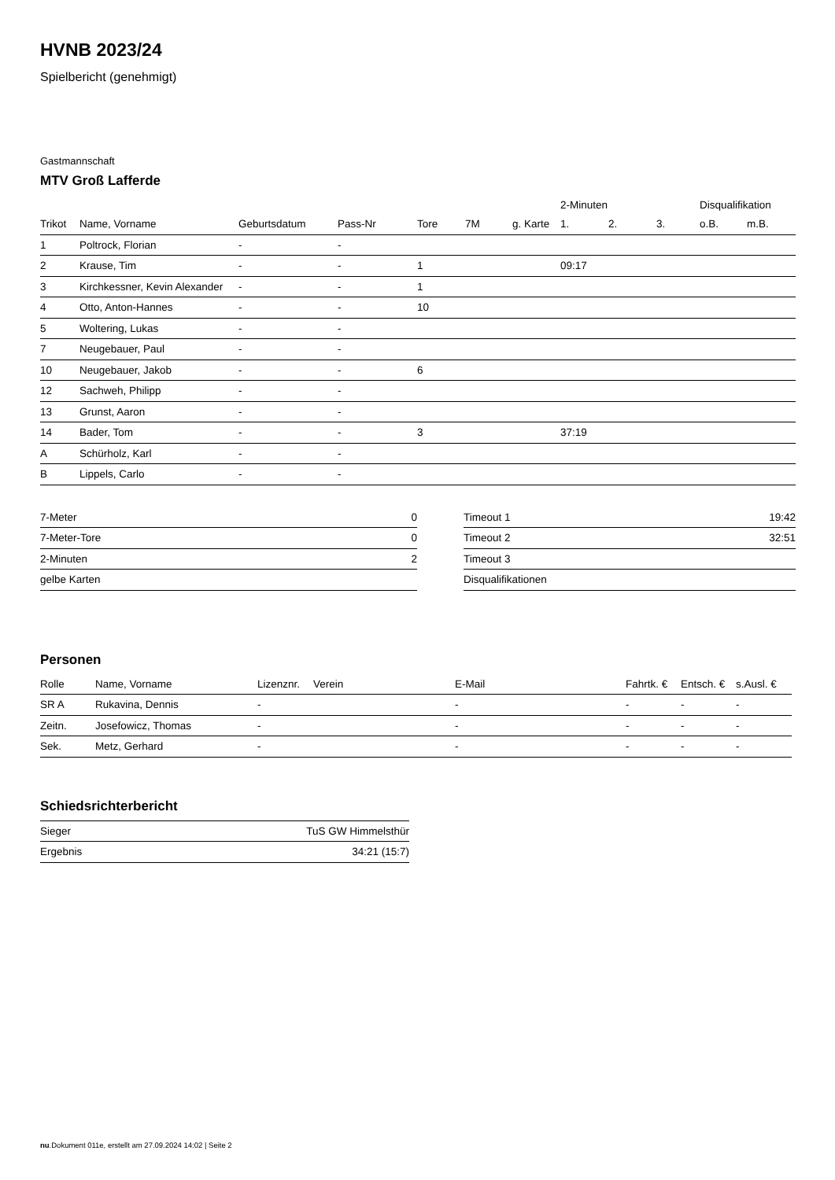HVNB 2023/24
Spielbericht (genehmigt)
Gastmannschaft
MTV Groß Lafferde
| | | | | | | | 2-Minuten | | | Disqualifikation | |
| --- | --- | --- | --- | --- | --- | --- | --- | --- | --- | --- | --- |
| Trikot | Name, Vorname | Geburtsdatum | Pass-Nr | Tore | 7M | g. Karte | 1. | 2. | 3. | o.B. | m.B. |
| 1 | Poltrock, Florian | - | - | | | | | | | | |
| 2 | Krause, Tim | - | - | 1 | | | 09:17 | | | | |
| 3 | Kirchkessner, Kevin Alexander | - | - | 1 | | | | | | | |
| 4 | Otto, Anton-Hannes | - | - | 10 | | | | | | | |
| 5 | Woltering, Lukas | - | - | | | | | | | | |
| 7 | Neugebauer, Paul | - | - | | | | | | | | |
| 10 | Neugebauer, Jakob | - | - | 6 | | | | | | | |
| 12 | Sachweh, Philipp | - | - | | | | | | | | |
| 13 | Grunst, Aaron | - | - | | | | | | | | |
| 14 | Bader, Tom | - | - | 3 | | | 37:19 | | | | |
| A | Schürholz, Karl | - | - | | | | | | | | |
| B | Lippels, Carlo | - | - | | | | | | | | |
| 7-Meter | 0 |
| 7-Meter-Tore | 0 |
| 2-Minuten | 2 |
| gelbe Karten | |
| Timeout 1 | 19:42 |
| Timeout 2 | 32:51 |
| Timeout 3 | |
| Disqualifikationen | |
Personen
| Rolle | Name, Vorname | Lizenznr. | Verein | E-Mail | Fahrtk. € | Entsch. € | s.Ausl. € |
| --- | --- | --- | --- | --- | --- | --- | --- |
| SR A | Rukavina, Dennis | - | | - | - | - | - |
| Zeitn. | Josefowicz, Thomas | - | | - | - | - | - |
| Sek. | Metz, Gerhard | - | | - | - | - | - |
Schiedsrichterbericht
| Sieger | TuS GW Himmelsthür |
| Ergebnis | 34:21 (15:7) |
nu.Dokument 011e, erstellt am 27.09.2024 14:02 | Seite 2